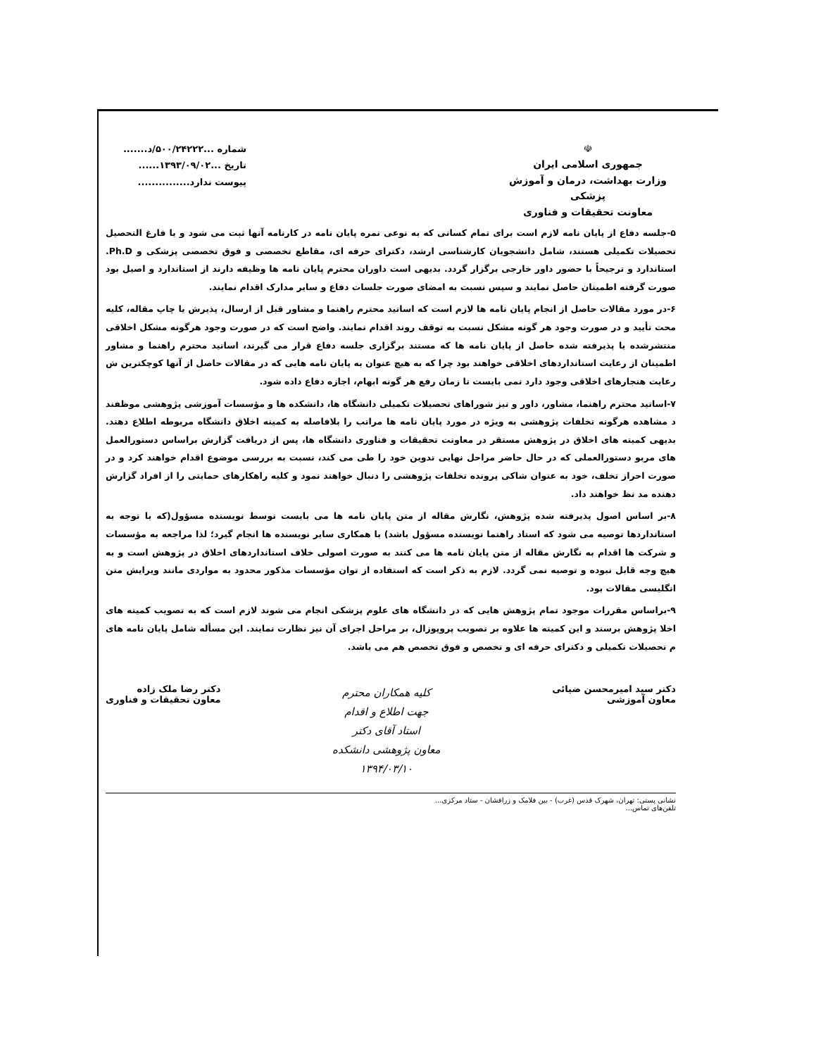☫
جمهوری اسلامی ایران
وزارت بهداشت، درمان و آموزش پزشکی
معاونت تحقیقات و فناوری
شماره ...۵۰۰/۲۴۲۲۲/د.......
تاریخ ...۱۳۹۳/۰۹/۰۲......
پیوست ندارد...............
۵-جلسه دفاع از پایان نامه لازم است برای تمام کسانی که به نوعی نمره پایان نامه در کارنامه آنها ثبت می شود و یا فارغ التحصیل تحصیلات تکمیلی هستند، شامل دانشجویان کارشناسی ارشد، دکترای حرفه ای، مقاطع تخصصی و فوق تخصصی پزشکی و Ph.D. استاندارد و ترجیحاً با حضور داور خارجی برگزار گردد. بدیهی است داوران محترم پایان نامه ها وظیفه دارند از استاندارد و اصیل بود صورت گرفته اطمینان حاصل نمایند و سپس نسبت به امضای صورت جلسات دفاع و سایر مدارک اقدام نمایند.
۶-در مورد مقالات حاصل از انجام پایان نامه ها لازم است که اساتید محترم راهنما و مشاور قبل از ارسال، پذیرش یا چاپ مقاله، کلیه محت تأیید و در صورت وجود هر گونه مشکل نسبت به توقف روند اقدام نمایند. واضح است که در صورت وجود هرگونه مشکل اخلاقی منتشرشده یا پذیرفته شده حاصل از پایان نامه ها که مستند برگزاری جلسه دفاع قرار می گیرند، اساتید محترم راهنما و مشاور اطمینان از رعایت استانداردهای اخلاقی خواهند بود چرا که به هیچ عنوان به پایان نامه هایی که در مقالات حاصل از آنها کوچکترین ش رعایت هنجارهای اخلاقی وجود دارد نمی بایست تا زمان رفع هر گونه ابهام، اجازه دفاع داده شود.
۷-اساتید محترم راهنما، مشاور، داور و نیز شوراهای تحصیلات تکمیلی دانشگاه ها، دانشکده ها و مؤسسات آموزشی پژوهشی موظفند د مشاهده هرگونه تخلفات پژوهشی به ویژه در مورد پایان نامه ها مراتب را بلافاصله به کمیته اخلاق دانشگاه مربوطه اطلاع دهند. بدیهی کمیته های اخلاق در پژوهش مستقر در معاونت تحقیقات و فناوری دانشگاه ها، پس از دریافت گزارش براساس دستورالعمل های مربو دستورالعملی که در حال حاضر مراحل نهایی تدوین خود را طی می کند، نسبت به بررسی موضوع اقدام خواهند کرد و در صورت احراز تخلف، خود به عنوان شاکی پرونده تخلفات پژوهشی را دنبال خواهند نمود و کلیه راهکارهای حمایتی را از افراد گزارش دهنده مد نظ خواهند داد.
۸-بر اساس اصول پذیرفته شده پژوهش، نگارش مقاله از متن پایان نامه ها می بایست توسط نویسنده مسؤول(که با توجه به استانداردها توصیه می شود که استاد راهنما نویسنده مسؤول باشد) با همکاری سایر نویسنده ها انجام گیرد؛ لذا مراجعه به مؤسسات و شرکت ها اقدام به نگارش مقاله از متن پایان نامه ها می کنند به صورت اصولی خلاف استانداردهای اخلاق در پژوهش است و به هیچ وجه قابل نبوده و توصیه نمی گردد. لازم به ذکر است که استفاده از توان مؤسسات مذکور محدود به مواردی مانند ویرایش متن انگلیسی مقالات بود.
۹-براساس مقررات موجود تمام پژوهش هایی که در دانشگاه های علوم پزشکی انجام می شوند لازم است که به تصویب کمیته های اخلا پژوهش برسند و این کمیته ها علاوه بر تصویب پروپوزال، بر مراحل اجرای آن نیز نظارت نمایند. این مسأله شامل پایان نامه های م تحصیلات تکمیلی و دکترای حرفه ای و تخصص و فوق تخصص هم می باشد.
دکتر سید امیرمحسن ضیائی
معاون آموزشی
کلیه همکاران محترم
جهت اطلاع و اقدام
استاد آقای دکتر
معاون پژوهشی دانشکده
۱۳۹۴/۰۳/۱۰
دکتر رضا ملک زاده
معاون تحقیقات و فناوری
نشانی پستی: تهران، شهرک قدس (غرب) - بین فلامک و زرافشان - ستاد مرکزی...
تلفن‌های تماس...